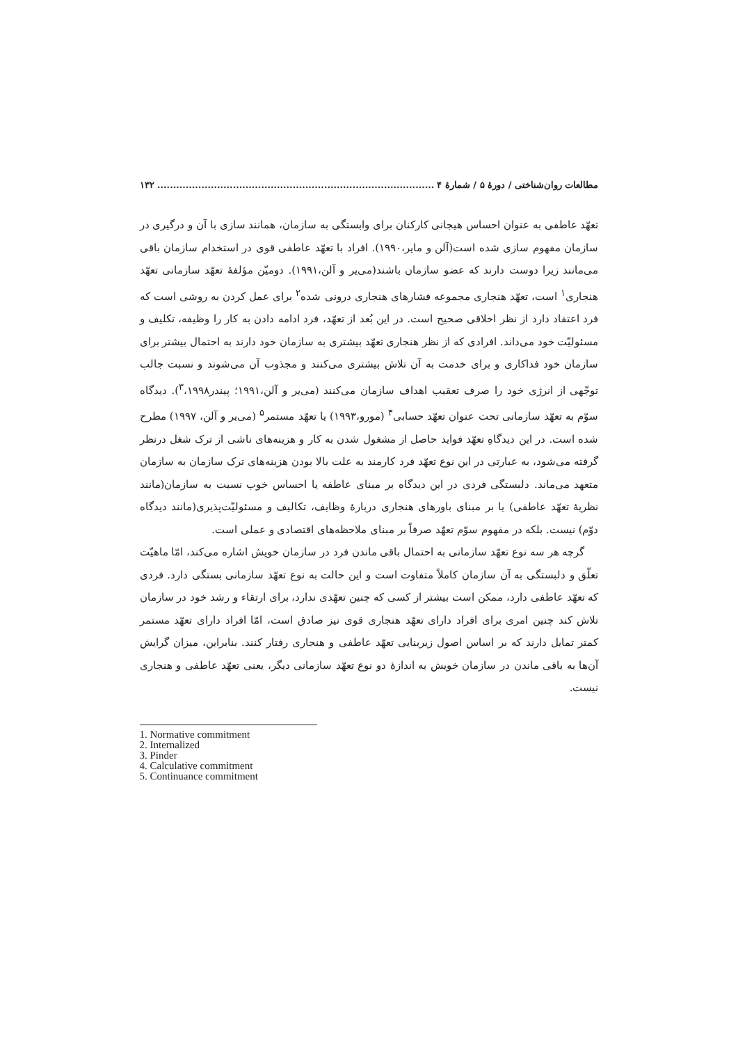مطالعات روان‌شناختی / دورهٔ ۵ / شمارهٔ ۴........................................................................................ ۱۳۲
تعهّد عاطفی به عنوان احساس هیجانی کارکنان برای وابستگی به سازمان، همانند سازی با آن و درگیری در سازمان مفهوم سازی شده است(آلن و مایر،۱۹۹۰). افراد با تعهّد عاطفی قوی در استخدام سازمان باقی می‌مانند زیرا دوست دارند که عضو سازمان باشند(می‌یر و آلن،۱۹۹۱). دومیّن مؤلفهٔ تعهّد سازمانی تعهّد هنجاری<sup>۱</sup> است، تعهّد هنجاری مجموعه فشارهای هنجاری درونی شده<sup>۲</sup> برای عمل کردن به روشی است که فرد اعتقاد دارد از نظر اخلاقی صحیح است. در این بُعد از تعهّد، فرد ادامه دادن به کار را وظیفه، تکلیف و مسئولیّت خود می‌داند. افرادی که از نظر هنجاری تعهّد بیشتری به سازمان خود دارند به احتمال بیشتر برای سازمان خود فداکاری و برای خدمت به آن تلاش بیشتری می‌کنند و مجذوب آن می‌شوند و نسبت جالب توجّهی از انرژی خود را صرف تعقیب اهداف سازمان می‌کنند (می‌یر و آلن،۱۹۹۱؛ پیندر<sup>۳</sup>،۱۹۹۸). دیدگاه سوّم به تعهّد سازمانی تحت عنوان تعهّد حسابی<sup>۴</sup> (مورو،۱۹۹۳) یا تعهّد مستمر<sup>۵</sup> (می‌یر و آلن، ۱۹۹۷) مطرح شده است. در این دیدگاهِ تعهّد فواید حاصل از مشغول شدن به کار و هزینه‌های ناشی از ترک شغل درنظر گرفته می‌شود، به عبارتی در این نوع تعهّد فرد کارمند به علت بالا بودن هزینه‌های ترک سازمان به سازمان متعهد می‌ماند. دلبستگی فردی در این دیدگاه بر مبنای عاطفه یا احساس خوب نسبت به سازمان(مانند نظریهٔ تعهّد عاطفی) یا بر مبنای باورهای هنجاری دربارهٔ وظایف، تکالیف و مسئولیّت‌پذیری(مانند دیدگاه دوّم) نیست. بلکه در مفهوم سوّم تعهّد صرفاً بر مبنای ملاحظه‌های اقتصادی و عملی است.
گرچه هر سه نوع تعهّد سازمانی به احتمال باقی ماندن فرد در سازمان خویش اشاره می‌کند، امّا ماهیّت تعلّق و دلبستگی به آن سازمان کاملاً متفاوت است و این حالت به نوع تعهّد سازمانی بستگی دارد. فردی که تعهّد عاطفی دارد، ممکن است بیشتر از کسی که چنین تعهّدی ندارد، برای ارتقاء و رشد خود در سازمان تلاش کند چنین امری برای افراد دارای تعهّد هنجاری قوی نیز صادق است، امّا افراد دارای تعهّد مستمر کمتر تمایل دارند که بر اساس اصول زیربنایی تعهّد عاطفی و هنجاری رفتار کنند. بنابراین، میزان گرایش آن‌ها به باقی ماندن در سازمان خویش به اندازهٔ دو نوع تعهّد سازمانی دیگر، یعنی تعهّد عاطفی و هنجاری نیست.
1. Normative commitment
2. Internalized
3. Pinder
4. Calculative commitment
5. Continuance commitment